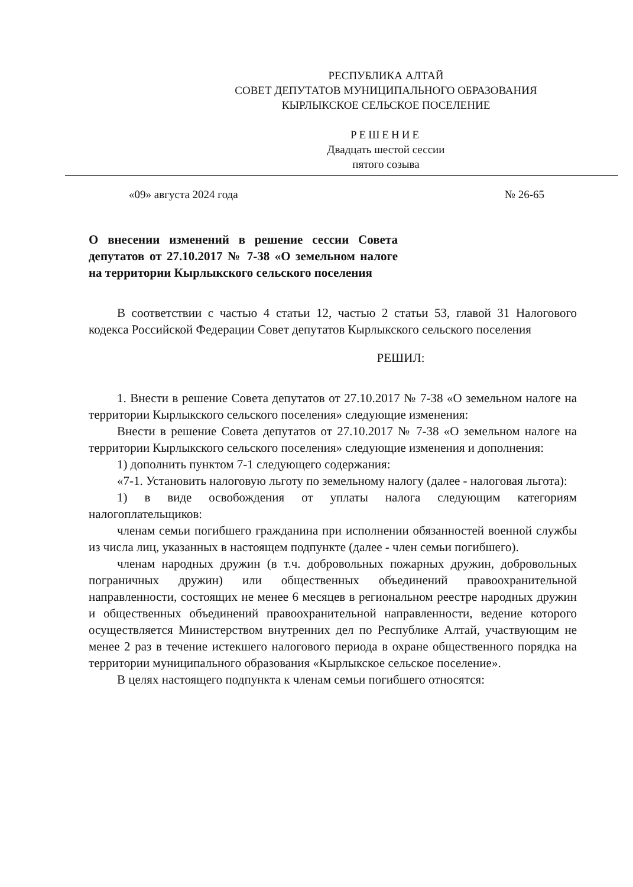РЕСПУБЛИКА АЛТАЙ
СОВЕТ ДЕПУТАТОВ МУНИЦИПАЛЬНОГО ОБРАЗОВАНИЯ
КЫРЛЫКСКОЕ СЕЛЬСКОЕ ПОСЕЛЕНИЕ
РЕШЕНИЕ
Двадцать шестой сессии
пятого созыва
«09» августа 2024 года № 26-65
О внесении изменений в решение сессии Совета депутатов от 27.10.2017 № 7-38 «О земельном налоге на территории Кырлыкского сельского поселения
В соответствии с частью 4 статьи 12, частью 2 статьи 53, главой 31 Налогового кодекса Российской Федерации Совет депутатов Кырлыкского сельского поселения
РЕШИЛ:
1. Внести в решение Совета депутатов от 27.10.2017 № 7-38 «О земельном налоге на территории Кырлыкского сельского поселения» следующие изменения:
Внести в решение Совета депутатов от 27.10.2017 № 7-38 «О земельном налоге на территории Кырлыкского сельского поселения» следующие изменения и дополнения:
1) дополнить пунктом 7-1 следующего содержания:
«7-1. Установить налоговую льготу по земельному налогу (далее - налоговая льгота):
1) в виде освобождения от уплаты налога следующим категориям налогоплательщиков:
членам семьи погибшего гражданина при исполнении обязанностей военной службы из числа лиц, указанных в настоящем подпункте (далее - член семьи погибшего).
членам народных дружин (в т.ч. добровольных пожарных дружин, добровольных пограничных дружин) или общественных объединений правоохранительной направленности, состоящих не менее 6 месяцев в региональном реестре народных дружин и общественных объединений правоохранительной направленности, ведение которого осуществляется Министерством внутренних дел по Республике Алтай, участвующим не менее 2 раз в течение истекшего налогового периода в охране общественного порядка на территории муниципального образования «Кырлыкское сельское поселение».
В целях настоящего подпункта к членам семьи погибшего относятся: